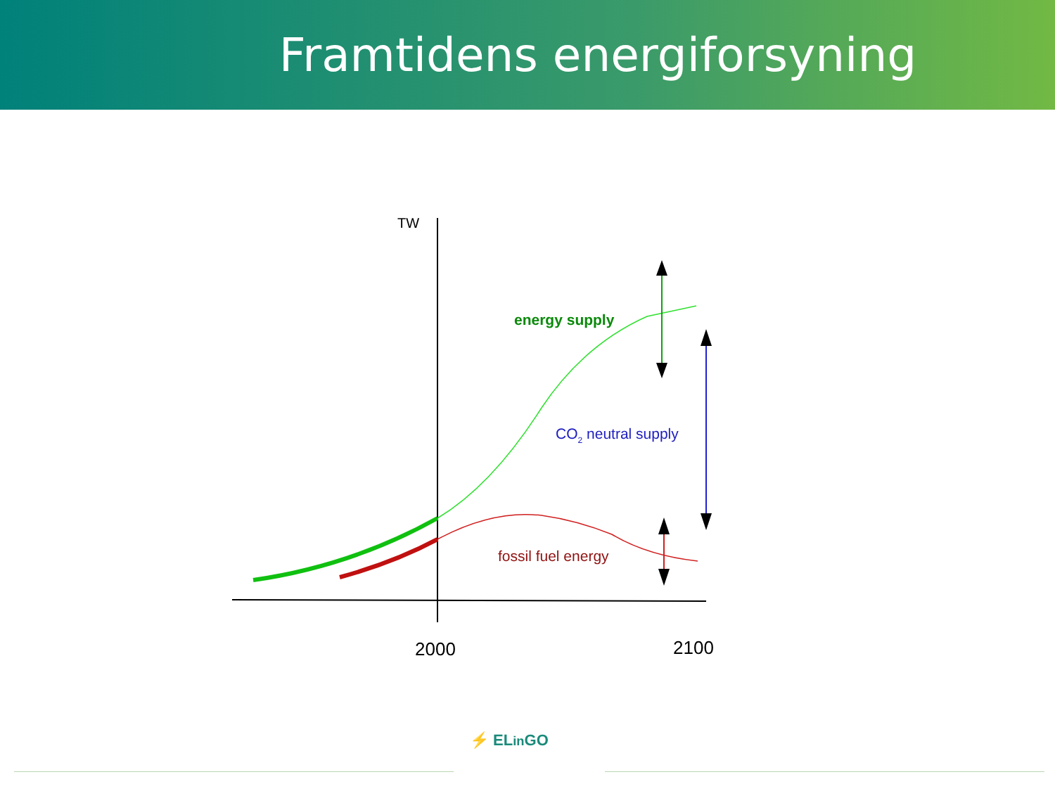Framtidens energiforsyning
TW
2000
2100
energy supply
CO2 neutral supply
fossil fuel energy
⚡ ELin GO